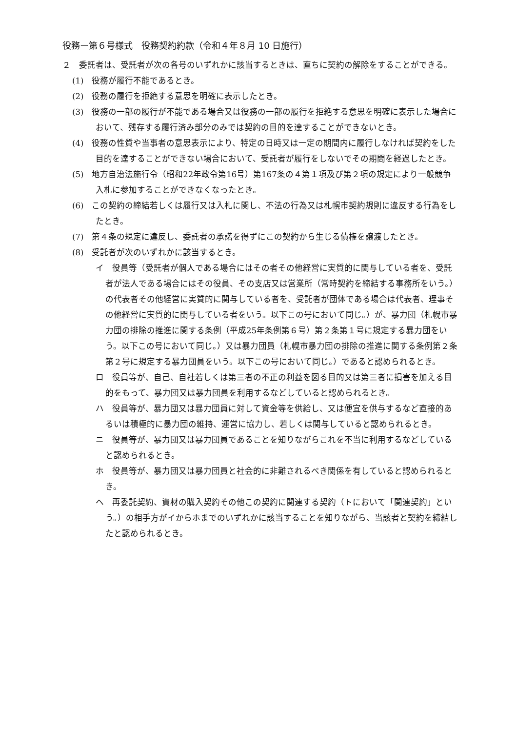役務ー第６号様式　役務契約約款（令和４年８月 10 日施行）
２　委託者は、受託者が次の各号のいずれかに該当するときは、直ちに契約の解除をすることができる。
(1)　役務が履行不能であるとき。
(2)　役務の履行を拒絶する意思を明確に表示したとき。
(3)　役務の一部の履行が不能である場合又は役務の一部の履行を拒絶する意思を明確に表示した場合において、残存する履行済み部分のみでは契約の目的を達することができないとき。
(4)　役務の性質や当事者の意思表示により、特定の日時又は一定の期間内に履行しなければ契約をした目的を達することができない場合において、受託者が履行をしないでその期間を経過したとき。
(5)　地方自治法施行令（昭和22年政令第16号）第167条の４第１項及び第２項の規定により一般競争入札に参加することができなくなったとき。
(6)　この契約の締結若しくは履行又は入札に関し、不法の行為又は札幌市契約規則に違反する行為をしたとき。
(7)　第４条の規定に違反し、委託者の承諾を得ずにこの契約から生じる債権を譲渡したとき。
(8)　受託者が次のいずれかに該当するとき。
イ　役員等（受託者が個人である場合にはその者その他経営に実質的に関与している者を、受託者が法人である場合にはその役員、その支店又は営業所（常時契約を締結する事務所をいう。）の代表者その他経営に実質的に関与している者を、受託者が団体である場合は代表者、理事その他経営に実質的に関与している者をいう。以下この号において同じ。）が、暴力団（札幌市暴力団の排除の推進に関する条例（平成25年条例第６号）第２条第１号に規定する暴力団をいう。以下この号において同じ。）又は暴力団員（札幌市暴力団の排除の推進に関する条例第２条第２号に規定する暴力団員をいう。以下この号において同じ。）であると認められるとき。
ロ　役員等が、自己、自社若しくは第三者の不正の利益を図る目的又は第三者に損害を加える目的をもって、暴力団又は暴力団員を利用するなどしていると認められるとき。
ハ　役員等が、暴力団又は暴力団員に対して資金等を供給し、又は便宜を供与するなど直接的あるいは積極的に暴力団の維持、運営に協力し、若しくは関与していると認められるとき。
ニ　役員等が、暴力団又は暴力団員であることを知りながらこれを不当に利用するなどしていると認められるとき。
ホ　役員等が、暴力団又は暴力団員と社会的に非難されるべき関係を有していると認められるとき。
ヘ　再委託契約、資材の購入契約その他この契約に関連する契約（トにおいて「関連契約」という。）の相手方がイからホまでのいずれかに該当することを知りながら、当該者と契約を締結したと認められるとき。